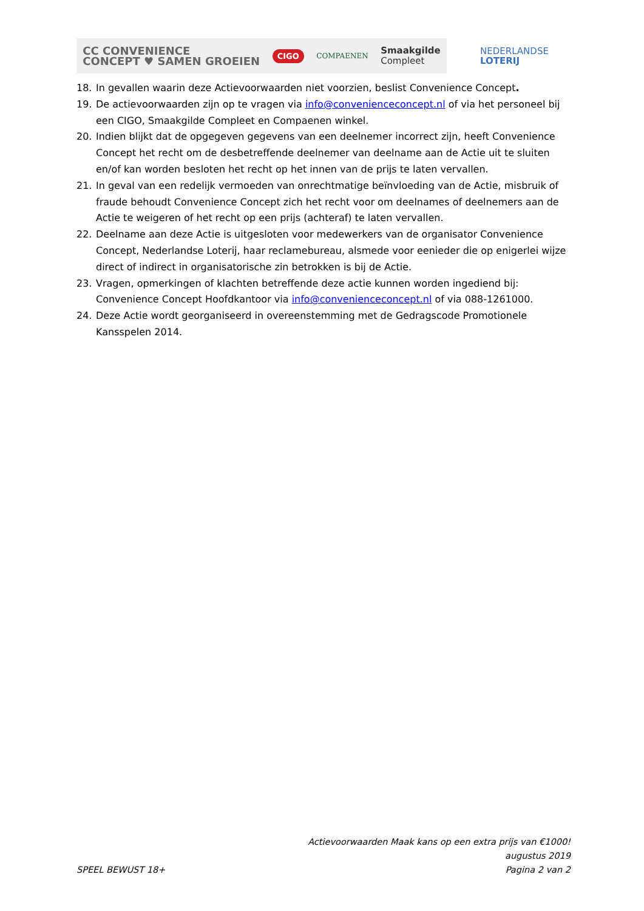CC CONVENIENCE
CONCEPT ♥ SAMEN GROEIEN
CIGO
COMPAENEN
Smaakgilde
Compleet
NEDERLANDSE
LOTERIJ
18. In gevallen waarin deze Actievoorwaarden niet voorzien, beslist Convenience Concept.
19. De actievoorwaarden zijn op te vragen via info@convenienceconcept.nl of via het personeel bij een CIGO, Smaakgilde Compleet en Compaenen winkel.
20. Indien blijkt dat de opgegeven gegevens van een deelnemer incorrect zijn, heeft Convenience Concept het recht om de desbetreffende deelnemer van deelname aan de Actie uit te sluiten en/of kan worden besloten het recht op het innen van de prijs te laten vervallen.
21. In geval van een redelijk vermoeden van onrechtmatige beïnvloeding van de Actie, misbruik of fraude behoudt Convenience Concept zich het recht voor om deelnames of deelnemers aan de Actie te weigeren of het recht op een prijs (achteraf) te laten vervallen.
22. Deelname aan deze Actie is uitgesloten voor medewerkers van de organisator Convenience Concept, Nederlandse Loterij, haar reclamebureau, alsmede voor eenieder die op enigerlei wijze direct of indirect in organisatorische zin betrokken is bij de Actie.
23. Vragen, opmerkingen of klachten betreffende deze actie kunnen worden ingediend bij: Convenience Concept Hoofdkantoor via info@convenienceconcept.nl of via 088-1261000.
24. Deze Actie wordt georganiseerd in overeenstemming met de Gedragscode Promotionele Kansspelen 2014.
Actievoorwaarden Maak kans op een extra prijs van €1000!
augustus 2019
SPEEL BEWUST 18+ Pagina 2 van 2